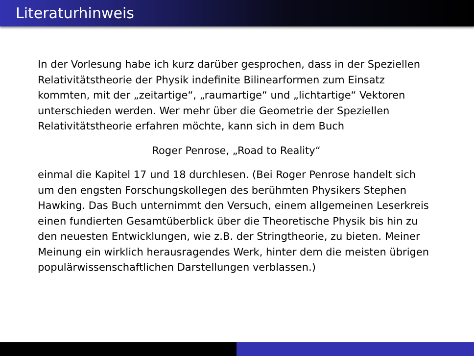Literaturhinweis
In der Vorlesung habe ich kurz darüber gesprochen, dass in der Speziellen Relativitätstheorie der Physik indefinite Bilinearformen zum Einsatz kommten, mit der „zeitartige“, „raumartige“ und „lichtartige“ Vektoren unterschieden werden. Wer mehr über die Geometrie der Speziellen Relativitätstheorie erfahren möchte, kann sich in dem Buch
Roger Penrose, „Road to Reality“
einmal die Kapitel 17 und 18 durchlesen. (Bei Roger Penrose handelt sich um den engsten Forschungskollegen des berühmten Physikers Stephen Hawking. Das Buch unternimmt den Versuch, einem allgemeinen Leserkreis einen fundierten Gesamtüberblick über die Theoretische Physik bis hin zu den neuesten Entwicklungen, wie z.B. der Stringtheorie, zu bieten. Meiner Meinung ein wirklich herausragendes Werk, hinter dem die meisten übrigen populärwissenschaftlichen Darstellungen verblassen.)